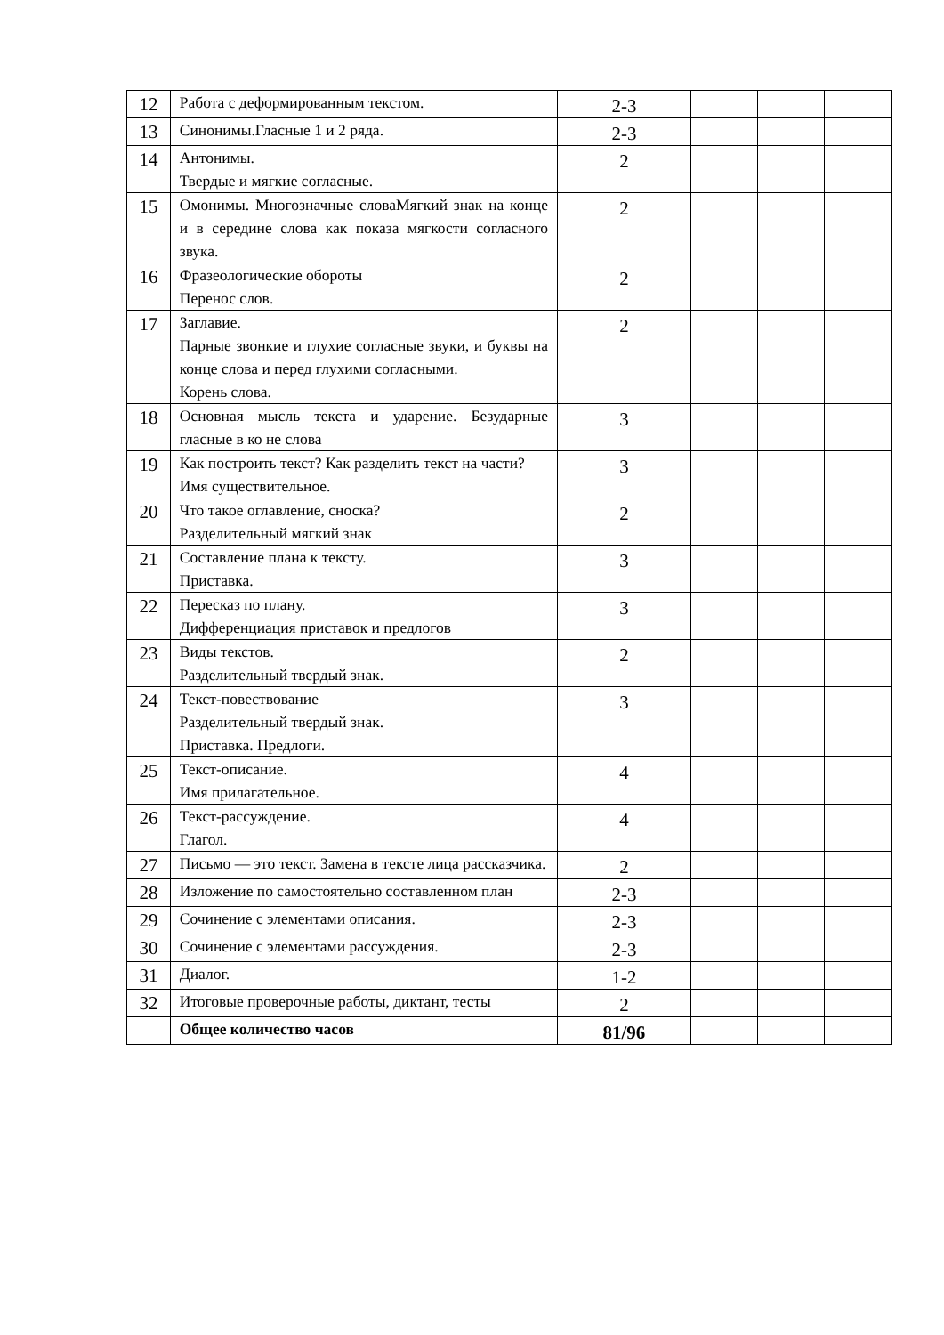| 12 | Работа с деформированным текстом. | 2-3 | | | |
| 13 | Синонимы.Гласные 1 и 2 ряда. | 2-3 | | | |
| 14 | Антонимы. Твердые и мягкие согласные. | 2 | | | |
| 15 | Омонимы. Многозначные словаМягкий знак на конце и в середине слова как показа мягкости согласного звука. | 2 | | | |
| 16 | Фразеологические обороты Перенос слов. | 2 | | | |
| 17 | Заглавие. Парные звонкие и глухие согласные звуки, и буквы на конце слова и перед глухими согласными. Корень слова. | 2 | | | |
| 18 | Основная мысль текста и ударение. Безударные гласные в ко не слова | 3 | | | |
| 19 | Как построить текст? Как разделить текст на части? Имя существительное. | 3 | | | |
| 20 | Что такое оглавление, сноска? Разделительный мягкий знак | 2 | | | |
| 21 | Составление плана к тексту. Приставка. | 3 | | | |
| 22 | Пересказ по плану. Дифференциация приставок и предлогов | 3 | | | |
| 23 | Виды текстов. Разделительный твердый знак. | 2 | | | |
| 24 | Текст-повествование Разделительный твердый знак. Приставка. Предлоги. | 3 | | | |
| 25 | Текст-описание. Имя прилагательное. | 4 | | | |
| 26 | Текст-рассуждение. Глагол. | 4 | | | |
| 27 | Письмо — это текст. Замена в тексте лица рассказчика. | 2 | | | |
| 28 | Изложение по самостоятельно составленном план | 2-3 | | | |
| 29 | Сочинение с элементами описания. | 2-3 | | | |
| 30 | Сочинение с элементами рассуждения. | 2-3 | | | |
| 31 | Диалог. | 1-2 | | | |
| 32 | Итоговые проверочные работы, диктант, тесты | 2 | | | |
| | Общее количество часов | 81/96 | | | |